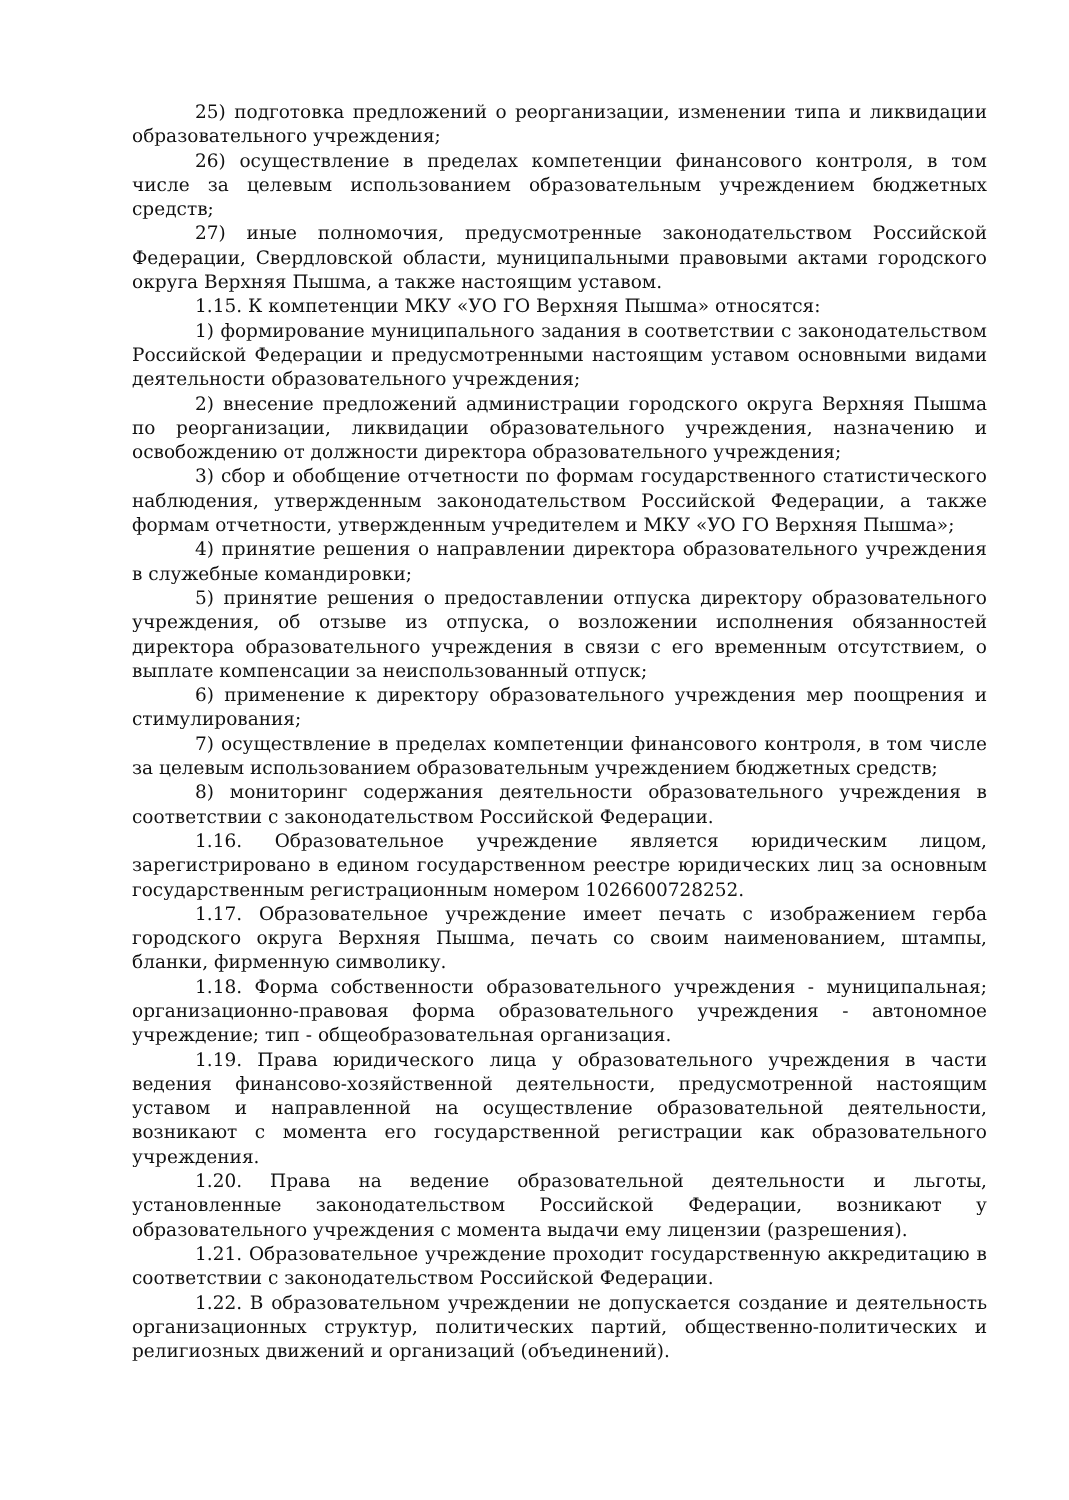25) подготовка предложений о реорганизации, изменении типа и ликвидации образовательного учреждения;
26) осуществление в пределах компетенции финансового контроля, в том числе за целевым использованием образовательным учреждением бюджетных средств;
27) иные полномочия, предусмотренные законодательством Российской Федерации, Свердловской области, муниципальными правовыми актами городского округа Верхняя Пышма, а также настоящим уставом.
1.15. К компетенции МКУ «УО ГО Верхняя Пышма» относятся:
1) формирование муниципального задания в соответствии с законодательством Российской Федерации и предусмотренными настоящим уставом основными видами деятельности образовательного учреждения;
2) внесение предложений администрации городского округа Верхняя Пышма по реорганизации, ликвидации образовательного учреждения, назначению и освобождению от должности директора образовательного учреждения;
3) сбор и обобщение отчетности по формам государственного статистического наблюдения, утвержденным законодательством Российской Федерации, а также формам отчетности, утвержденным учредителем и МКУ «УО ГО Верхняя Пышма»;
4) принятие решения о направлении директора образовательного учреждения в служебные командировки;
5) принятие решения о предоставлении отпуска директору образовательного учреждения, об отзыве из отпуска, о возложении исполнения обязанностей директора образовательного учреждения в связи с его временным отсутствием, о выплате компенсации за неиспользованный отпуск;
6) применение к директору образовательного учреждения мер поощрения и стимулирования;
7) осуществление в пределах компетенции финансового контроля, в том числе за целевым использованием образовательным учреждением бюджетных средств;
8) мониторинг содержания деятельности образовательного учреждения в соответствии с законодательством Российской Федерации.
1.16. Образовательное учреждение является юридическим лицом, зарегистрировано в едином государственном реестре юридических лиц за основным государственным регистрационным номером 1026600728252.
1.17. Образовательное учреждение имеет печать с изображением герба городского округа Верхняя Пышма, печать со своим наименованием, штампы, бланки, фирменную символику.
1.18. Форма собственности образовательного учреждения - муниципальная; организационно-правовая форма образовательного учреждения - автономное учреждение; тип - общеобразовательная организация.
1.19. Права юридического лица у образовательного учреждения в части ведения финансово-хозяйственной деятельности, предусмотренной настоящим уставом и направленной на осуществление образовательной деятельности, возникают с момента его государственной регистрации как образовательного учреждения.
1.20. Права на ведение образовательной деятельности и льготы, установленные законодательством Российской Федерации, возникают у образовательного учреждения с момента выдачи ему лицензии (разрешения).
1.21. Образовательное учреждение проходит государственную аккредитацию в соответствии с законодательством Российской Федерации.
1.22. В образовательном учреждении не допускается создание и деятельность организационных структур, политических партий, общественно-политических и религиозных движений и организаций (объединений).